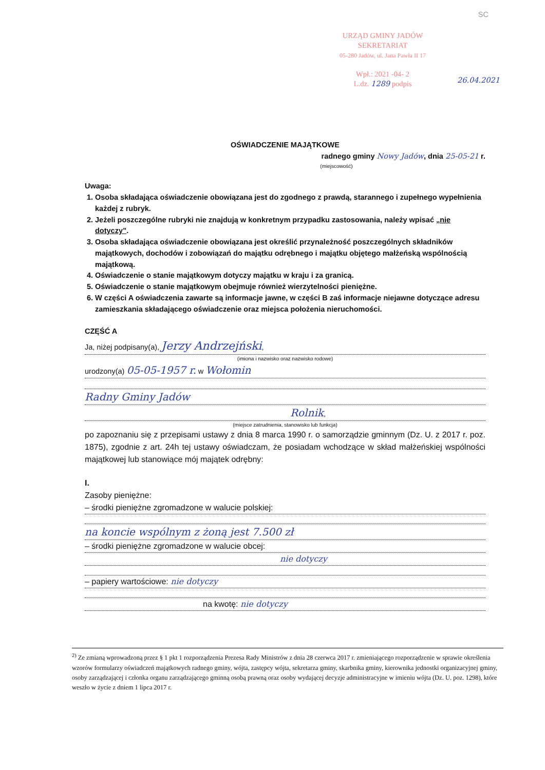SC
URZĄD GMINY JADÓW
SEKRETARIAT
05-280 Jadów, ul. Jana Pawła II 17
Wpł.: 2021 -04- 2
L.dz. 1289 podpis
26.04.2021
OŚWIADCZENIE MAJĄTKOWE
radnego gminy Nowy Jadów, dnia 25-05-21 r.
(miejscowość)
Uwaga:
1. Osoba składająca oświadczenie obowiązana jest do zgodnego z prawdą, starannego i zupełnego wypełnienia każdej z rubryk.
2. Jeżeli poszczególne rubryki nie znajdują w konkretnym przypadku zastosowania, należy wpisać „nie dotyczy”.
3. Osoba składająca oświadczenie obowiązana jest określić przynależność poszczególnych składników majątkowych, dochodów i zobowiązań do majątku odrębnego i majątku objętego małżeńską wspólnością majątkową.
4. Oświadczenie o stanie majątkowym dotyczy majątku w kraju i za granicą.
5. Oświadczenie o stanie majątkowym obejmuje również wierzytelności pieniężne.
6. W części A oświadczenia zawarte są informacje jawne, w części B zaś informacje niejawne dotyczące adresu zamieszkania składającego oświadczenie oraz miejsca położenia nieruchomości.
CZĘŚĆ A
Ja, niżej podpisany(a), Jerzy Andrzejński,
(imiona i nazwisko oraz nazwisko rodowe)
urodzony(a) 05-05-1957 r. w Wołomin
Radny Gminy Jadów
Rolnik,
(miejsce zatrudnienia, stanowisko lub funkcja)
po zapoznaniu się z przepisami ustawy z dnia 8 marca 1990 r. o samorządzie gminnym (Dz. U. z 2017 r. poz. 1875), zgodnie z art. 24h tej ustawy oświadczam, że posiadam wchodzące w skład małżeńskiej wspólności majątkowej lub stanowiące mój majątek odrębny:
I.
Zasoby pieniężne:
– środki pieniężne zgromadzone w walucie polskiej:
na koncie wspólnym z żoną jest 7.500 zł
– środki pieniężne zgromadzone w walucie obcej:
nie dotyczy
– papiery wartościowe: nie dotyczy
na kwotę: nie dotyczy
<sup>2)</sup> Ze zmianą wprowadzoną przez § 1 pkt 1 rozporządzenia Prezesa Rady Ministrów z dnia 28 czerwca 2017 r. zmieniającego rozporządzenie w sprawie określenia wzorów formularzy oświadczeń majątkowych radnego gminy, wójta, zastępcy wójta, sekretarza gminy, skarbnika gminy, kierownika jednostki organizacyjnej gminy, osoby zarządzającej i członka organu zarządzającego gminną osobą prawną oraz osoby wydającej decyzje administracyjne w imieniu wójta (Dz. U. poz. 1298), które weszło w życie z dniem 1 lipca 2017 r.